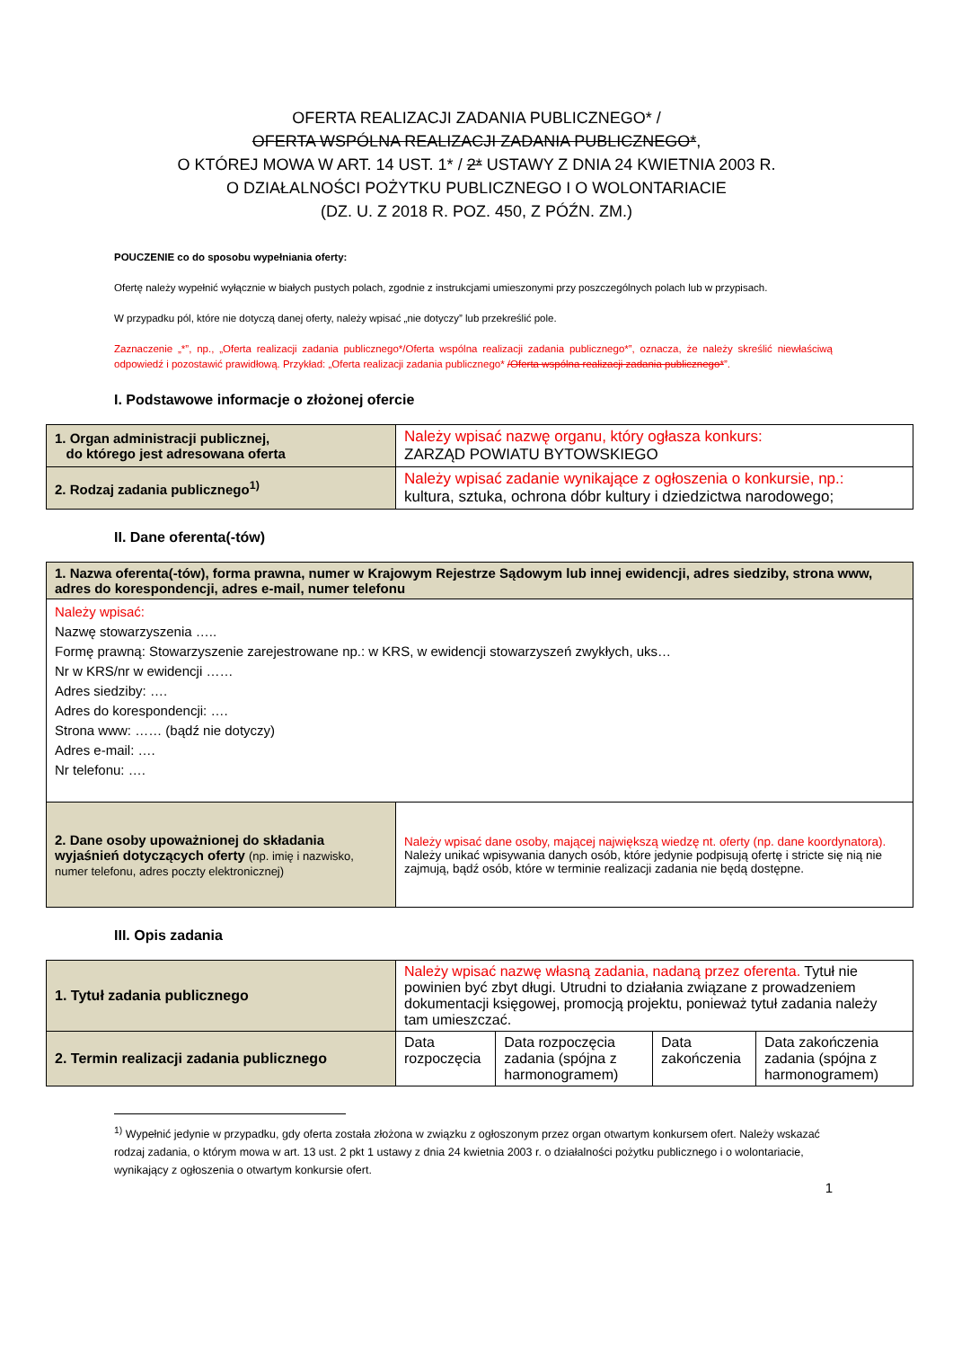OFERTA REALIZACJI ZADANIA PUBLICZNEGO* /
OFERTA WSPÓLNA REALIZACJI ZADANIA PUBLICZNEGO*,
O KTÓREJ MOWA W ART. 14 UST. 1* / 2* USTAWY Z DNIA 24 KWIETNIA 2003 R.
O DZIAŁALNOŚCI POŻYTKU PUBLICZNEGO I O WOLONTARIACIE
(DZ. U. Z 2018 R. POZ. 450, Z PÓŹN. ZM.)
POUCZENIE co do sposobu wypełniania oferty:
Ofertę należy wypełnić wyłącznie w białych pustych polach, zgodnie z instrukcjami umieszonymi przy poszczególnych polach lub w przypisach.
W przypadku pól, które nie dotyczą danej oferty, należy wpisać „nie dotyczy” lub przekreślić pole.
Zaznaczenie „*”, np., „Oferta realizacji zadania publicznego*/Oferta wspólna realizacji zadania publicznego*”, oznacza, że należy skreślić niewłaściwą odpowiedź i pozostawić prawidłową. Przykład: „Oferta realizacji zadania publicznego* /Oferta wspólna realizacji zadania publicznego*”.
I. Podstawowe informacje o złożonej ofercie
| 1. Organ administracji publicznej, do którego jest adresowana oferta | Należy wpisać nazwę organu, który ogłasza konkurs: ZARZĄD POWIATU BYTOWSKIEGO |
| 2. Rodzaj zadania publicznego<sup>1)</sup> | Należy wpisać zadanie wynikające z ogłoszenia o konkursie, np.: kultura, sztuka, ochrona dóbr kultury i dziedzictwa narodowego; |
II. Dane oferenta(-tów)
| 1. Nazwa oferenta(-tów), forma prawna, numer w Krajowym Rejestrze Sądowym lub innej ewidencji, adres siedziby, strona www, adres do korespondencji, adres e-mail, numer telefonu | |
| Należy wpisać: Nazwę stowarzyszenia ….. Formę prawną: Stowarzyszenie zarejestrowane np.: w KRS, w ewidencji stowarzyszeń zwykłych, uks… Nr w KRS/nr w ewidencji …… Adres siedziby: …. Adres do korespondencji: …. Strona www: …… (bądź nie dotyczy) Adres e-mail: …. Nr telefonu: …. | |
| 2. Dane osoby upoważnionej do składania wyjaśnień dotyczących oferty (np. imię i nazwisko, numer telefonu, adres poczty elektronicznej) | Należy wpisać dane osoby, mającej największą wiedzę nt. oferty (np. dane koordynatora). Należy unikać wpisywania danych osób, które jedynie podpisują ofertę i stricte się nią nie zajmują, bądź osób, które w terminie realizacji zadania nie będą dostępne. |
III. Opis zadania
| 1. Tytuł zadania publicznego | Należy wpisać nazwę własną zadania, nadaną przez oferenta. Tytuł nie powinien być zbyt długi. Utrudni to działania związane z prowadzeniem dokumentacji księgowej, promocją projektu, ponieważ tytuł zadania należy tam umieszczać. | | | |
| 2. Termin realizacji zadania publicznego | Data rozpoczęcia | Data rozpoczęcia zadania (spójna z harmonogramem) | Data zakończenia | Data zakończenia zadania (spójna z harmonogramem) |
<sup>1)</sup> Wypełnić jedynie w przypadku, gdy oferta została złożona w związku z ogłoszonym przez organ otwartym konkursem ofert. Należy wskazać rodzaj zadania, o którym mowa w art. 13 ust. 2 pkt 1 ustawy z dnia 24 kwietnia 2003 r. o działalności pożytku publicznego i o wolontariacie, wynikający z ogłoszenia o otwartym konkursie ofert.
1